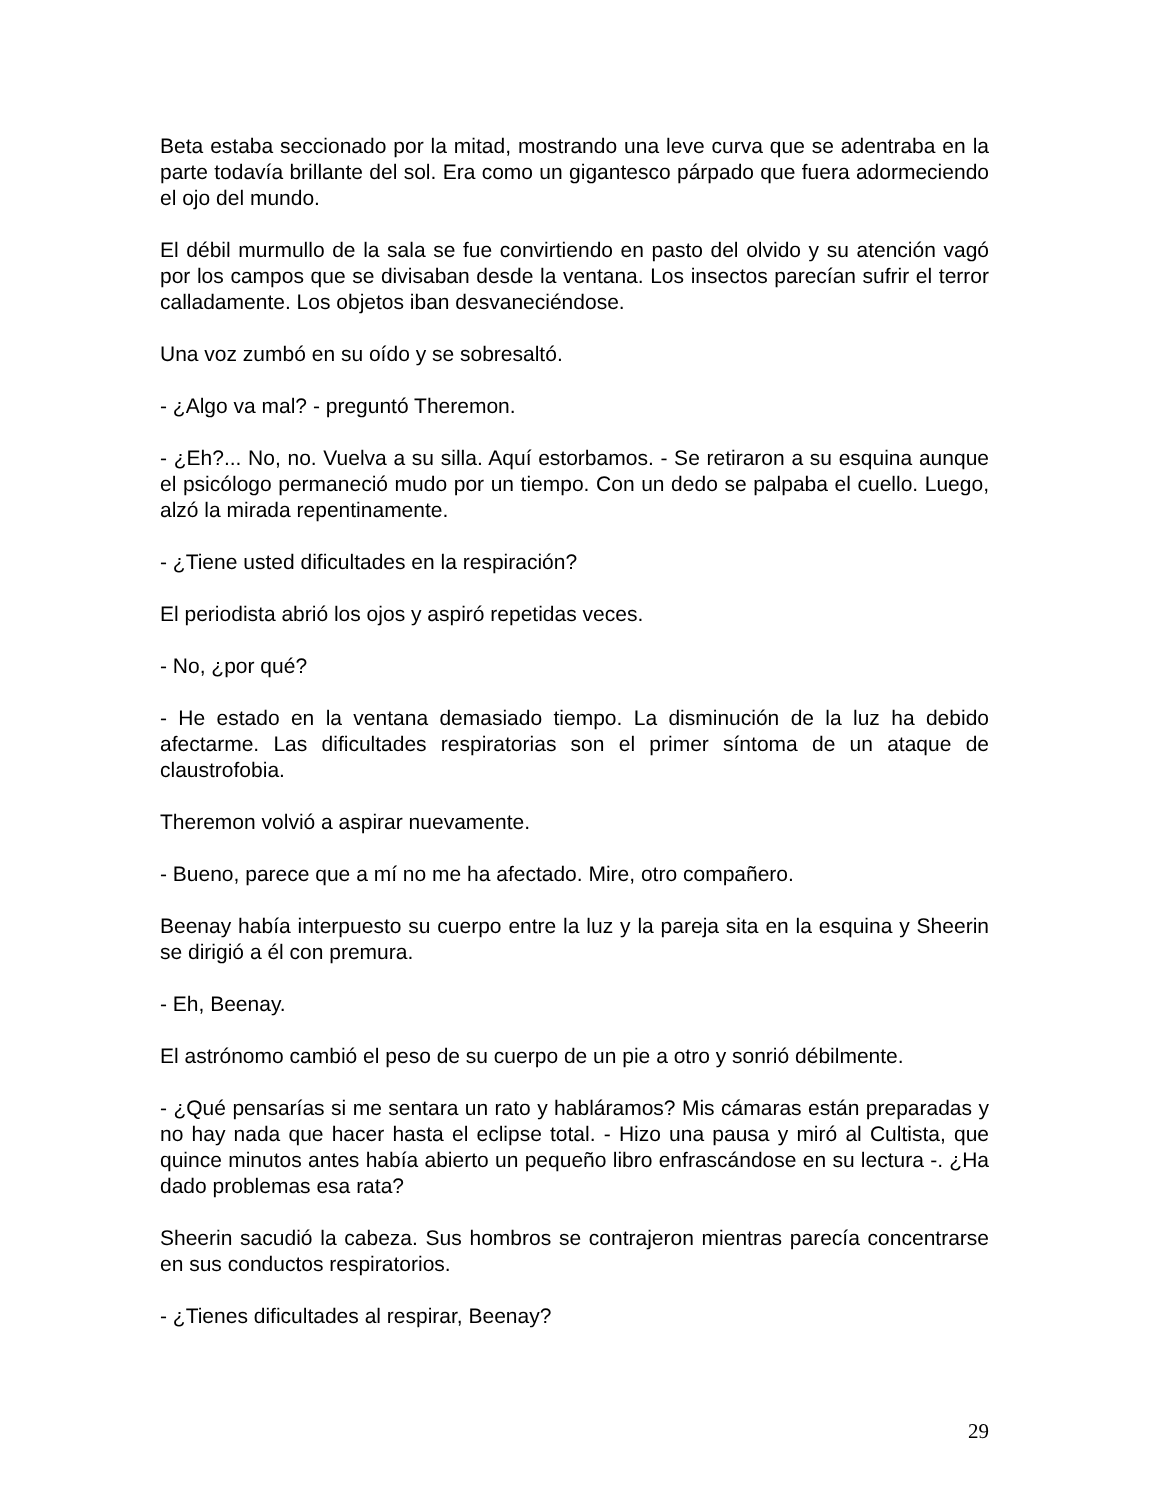Beta estaba seccionado por la mitad, mostrando una leve curva que se adentraba en la parte todavía brillante del sol. Era como un gigantesco párpado que fuera adormeciendo el ojo del mundo.
El débil murmullo de la sala se fue convirtiendo en pasto del olvido y su atención vagó por los campos que se divisaban desde la ventana. Los insectos parecían sufrir el terror calladamente. Los objetos iban desvaneciéndose.
Una voz zumbó en su oído y se sobresaltó.
- ¿Algo va mal? - preguntó Theremon.
- ¿Eh?... No, no. Vuelva a su silla. Aquí estorbamos. - Se retiraron a su esquina aunque el psicólogo permaneció mudo por un tiempo. Con un dedo se palpaba el cuello. Luego, alzó la mirada repentinamente.
- ¿Tiene usted dificultades en la respiración?
El periodista abrió los ojos y aspiró repetidas veces.
- No, ¿por qué?
- He estado en la ventana demasiado tiempo. La disminución de la luz ha debido afectarme. Las dificultades respiratorias son el primer síntoma de un ataque de claustrofobia.
Theremon volvió a aspirar nuevamente.
- Bueno, parece que a mí no me ha afectado. Mire, otro compañero.
Beenay había interpuesto su cuerpo entre la luz y la pareja sita en la esquina y Sheerin se dirigió a él con premura.
- Eh, Beenay.
El astrónomo cambió el peso de su cuerpo de un pie a otro y sonrió débilmente.
- ¿Qué pensarías si me sentara un rato y habláramos? Mis cámaras están preparadas y no hay nada que hacer hasta el eclipse total. - Hizo una pausa y miró al Cultista, que quince minutos antes había abierto un pequeño libro enfrascándose en su lectura -. ¿Ha dado problemas esa rata?
Sheerin sacudió la cabeza. Sus hombros se contrajeron mientras parecía concentrarse en sus conductos respiratorios.
- ¿Tienes dificultades al respirar, Beenay?
29